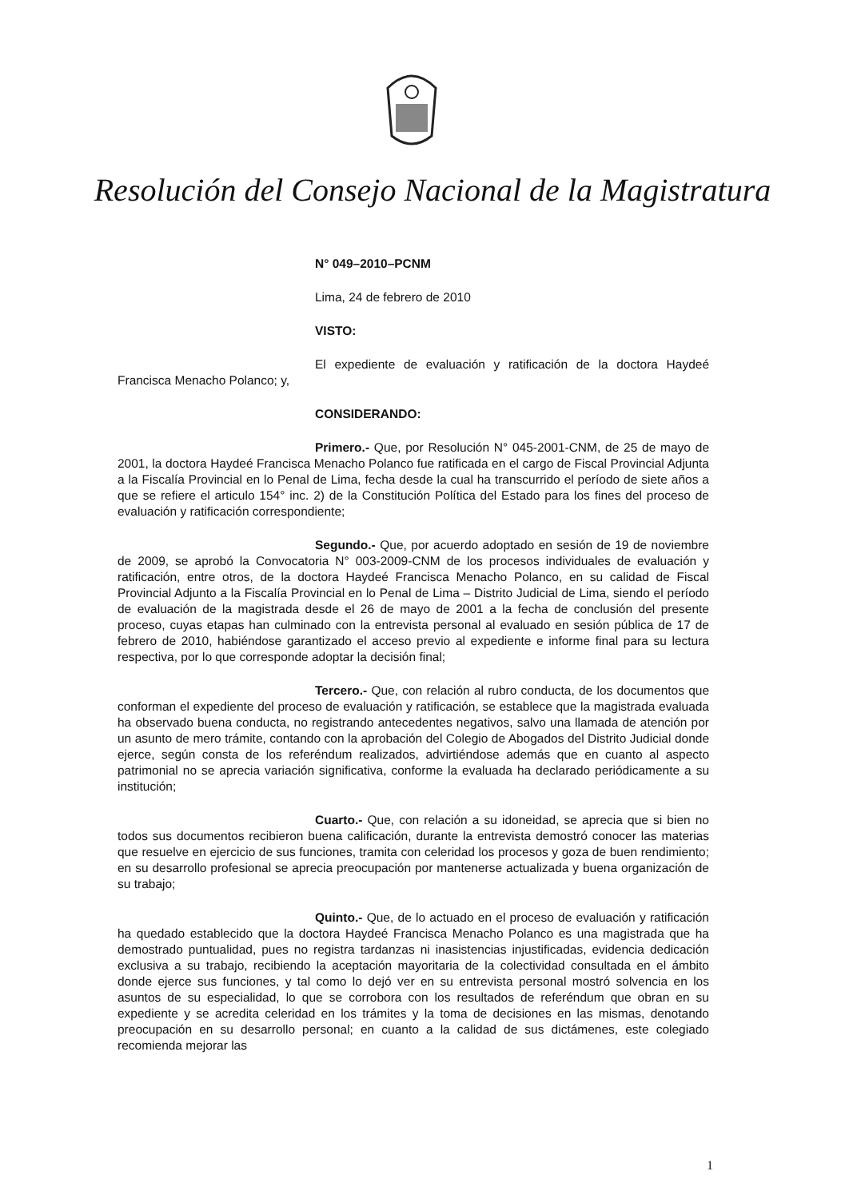Resolución del Consejo Nacional de la Magistratura
N° 049–2010–PCNM
Lima, 24 de febrero de 2010
VISTO:
El expediente de evaluación y ratificación de la doctora Haydeé Francisca Menacho Polanco; y,
CONSIDERANDO:
Primero.- Que, por Resolución N° 045-2001-CNM, de 25 de mayo de 2001, la doctora Haydeé Francisca Menacho Polanco fue ratificada en el cargo de Fiscal Provincial Adjunta a la Fiscalía Provincial en lo Penal de Lima, fecha desde la cual ha transcurrido el período de siete años a que se refiere el articulo 154° inc. 2) de la Constitución Política del Estado para los fines del proceso de evaluación y ratificación correspondiente;
Segundo.- Que, por acuerdo adoptado en sesión de 19 de noviembre de 2009, se aprobó la Convocatoria N° 003-2009-CNM de los procesos individuales de evaluación y ratificación, entre otros, de la doctora Haydeé Francisca Menacho Polanco, en su calidad de Fiscal Provincial Adjunto a la Fiscalía Provincial en lo Penal de Lima – Distrito Judicial de Lima, siendo el período de evaluación de la magistrada desde el 26 de mayo de 2001 a la fecha de conclusión del presente proceso, cuyas etapas han culminado con la entrevista personal al evaluado en sesión pública de 17 de febrero de 2010, habiéndose garantizado el acceso previo al expediente e informe final para su lectura respectiva, por lo que corresponde adoptar la decisión final;
Tercero.- Que, con relación al rubro conducta, de los documentos que conforman el expediente del proceso de evaluación y ratificación, se establece que la magistrada evaluada ha observado buena conducta, no registrando antecedentes negativos, salvo una llamada de atención por un asunto de mero trámite, contando con la aprobación del Colegio de Abogados del Distrito Judicial donde ejerce, según consta de los referéndum realizados, advirtiéndose además que en cuanto al aspecto patrimonial no se aprecia variación significativa, conforme la evaluada ha declarado periódicamente a su institución;
Cuarto.- Que, con relación a su idoneidad, se aprecia que si bien no todos sus documentos recibieron buena calificación, durante la entrevista demostró conocer las materias que resuelve en ejercicio de sus funciones, tramita con celeridad los procesos y goza de buen rendimiento; en su desarrollo profesional se aprecia preocupación por mantenerse actualizada y buena organización de su trabajo;
Quinto.- Que, de lo actuado en el proceso de evaluación y ratificación ha quedado establecido que la doctora Haydeé Francisca Menacho Polanco es una magistrada que ha demostrado puntualidad, pues no registra tardanzas ni inasistencias injustificadas, evidencia dedicación exclusiva a su trabajo, recibiendo la aceptación mayoritaria de la colectividad consultada en el ámbito donde ejerce sus funciones, y tal como lo dejó ver en su entrevista personal mostró solvencia en los asuntos de su especialidad, lo que se corrobora con los resultados de referéndum que obran en su expediente y se acredita celeridad en los trámites y la toma de decisiones en las mismas, denotando preocupación en su desarrollo personal; en cuanto a la calidad de sus dictámenes, este colegiado recomienda mejorar las
1